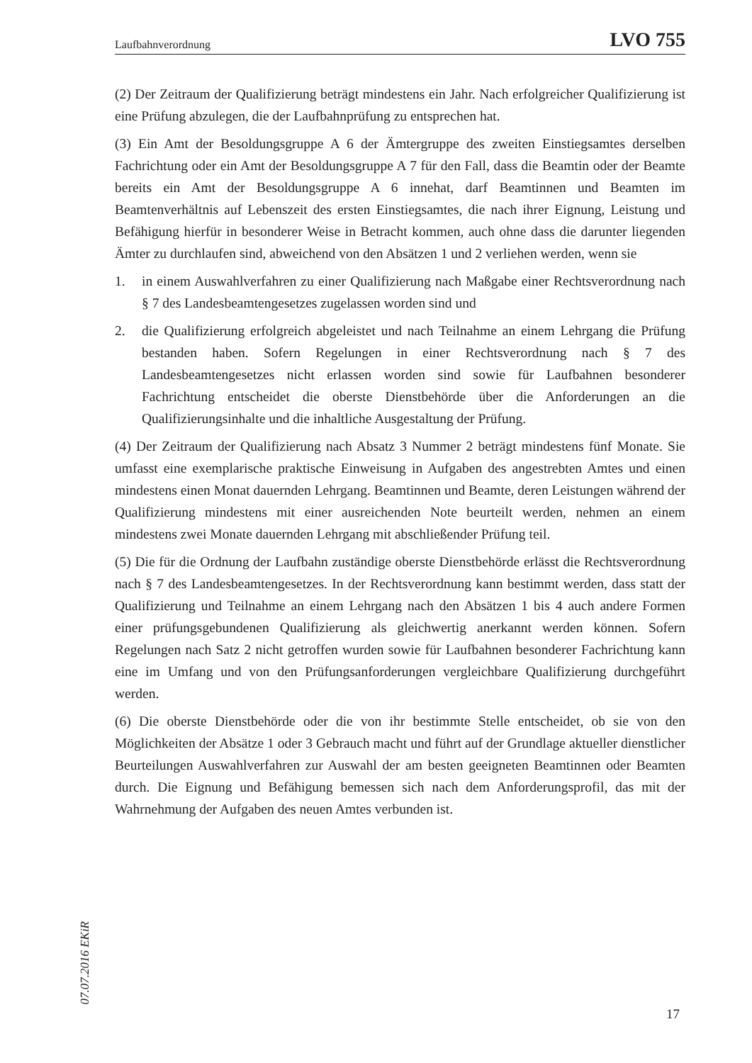Laufbahnverordnung LVO 755
(2) Der Zeitraum der Qualifizierung beträgt mindestens ein Jahr. Nach erfolgreicher Qualifizierung ist eine Prüfung abzulegen, die der Laufbahnprüfung zu entsprechen hat.
(3) Ein Amt der Besoldungsgruppe A 6 der Ämtergruppe des zweiten Einstiegsamtes derselben Fachrichtung oder ein Amt der Besoldungsgruppe A 7 für den Fall, dass die Beamtin oder der Beamte bereits ein Amt der Besoldungsgruppe A 6 innehat, darf Beamtinnen und Beamten im Beamtenverhältnis auf Lebenszeit des ersten Einstiegsamtes, die nach ihrer Eignung, Leistung und Befähigung hierfür in besonderer Weise in Betracht kommen, auch ohne dass die darunter liegenden Ämter zu durchlaufen sind, abweichend von den Absätzen 1 und 2 verliehen werden, wenn sie
1. in einem Auswahlverfahren zu einer Qualifizierung nach Maßgabe einer Rechtsverordnung nach § 7 des Landesbeamtengesetzes zugelassen worden sind und
2. die Qualifizierung erfolgreich abgeleistet und nach Teilnahme an einem Lehrgang die Prüfung bestanden haben. Sofern Regelungen in einer Rechtsverordnung nach § 7 des Landesbeamtengesetzes nicht erlassen worden sind sowie für Laufbahnen besonderer Fachrichtung entscheidet die oberste Dienstbehörde über die Anforderungen an die Qualifizierungsinhalte und die inhaltliche Ausgestaltung der Prüfung.
(4) Der Zeitraum der Qualifizierung nach Absatz 3 Nummer 2 beträgt mindestens fünf Monate. Sie umfasst eine exemplarische praktische Einweisung in Aufgaben des angestrebten Amtes und einen mindestens einen Monat dauernden Lehrgang. Beamtinnen und Beamte, deren Leistungen während der Qualifizierung mindestens mit einer ausreichenden Note beurteilt werden, nehmen an einem mindestens zwei Monate dauernden Lehrgang mit abschließender Prüfung teil.
(5) Die für die Ordnung der Laufbahn zuständige oberste Dienstbehörde erlässt die Rechtsverordnung nach § 7 des Landesbeamtengesetzes. In der Rechtsverordnung kann bestimmt werden, dass statt der Qualifizierung und Teilnahme an einem Lehrgang nach den Absätzen 1 bis 4 auch andere Formen einer prüfungsgebundenen Qualifizierung als gleichwertig anerkannt werden können. Sofern Regelungen nach Satz 2 nicht getroffen wurden sowie für Laufbahnen besonderer Fachrichtung kann eine im Umfang und von den Prüfungsanforderungen vergleichbare Qualifizierung durchgeführt werden.
(6) Die oberste Dienstbehörde oder die von ihr bestimmte Stelle entscheidet, ob sie von den Möglichkeiten der Absätze 1 oder 3 Gebrauch macht und führt auf der Grundlage aktueller dienstlicher Beurteilungen Auswahlverfahren zur Auswahl der am besten geeigneten Beamtinnen oder Beamten durch. Die Eignung und Befähigung bemessen sich nach dem Anforderungsprofil, das mit der Wahrnehmung der Aufgaben des neuen Amtes verbunden ist.
07.07.2016 EKiR
17